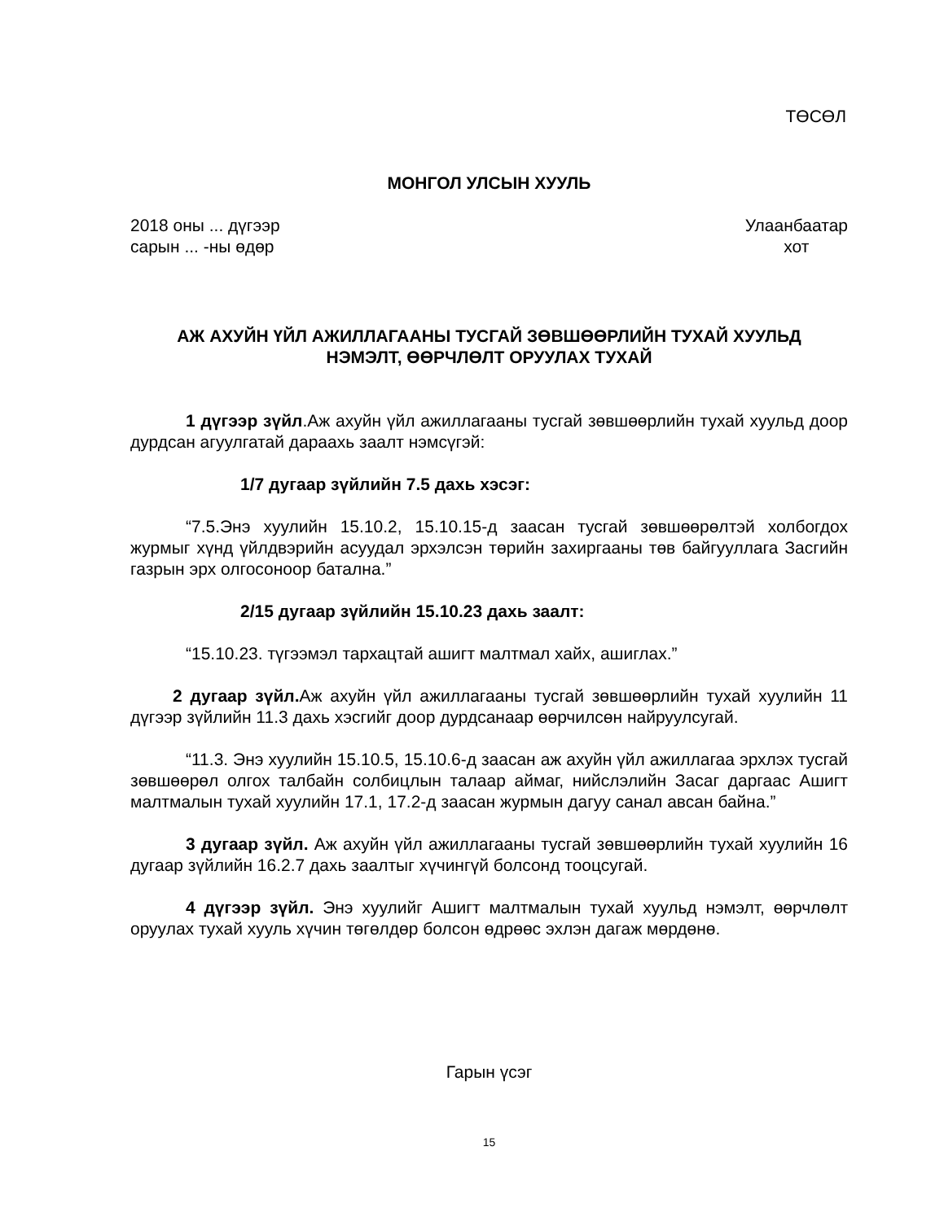ТӨСӨЛ
МОНГОЛ УЛСЫН ХУУЛЬ
2018 оны ... дүгээр
сарын ... -ны өдөр
Улаанбаатар
хот
АЖ АХУЙН ҮЙЛ АЖИЛЛАГААНЫ ТУСГАЙ ЗӨВШӨӨРЛИЙН ТУХАЙ ХУУЛЬД
НЭМЭЛТ, ӨӨРЧЛӨЛТ ОРУУЛАХ ТУХАЙ
1 дүгээр зүйл.Аж ахуйн үйл ажиллагааны тусгай зөвшөөрлийн тухай хуульд доор дурдсан агуулгатай дараахь заалт нэмсүгэй:
1/7 дугаар зүйлийн 7.5 дахь хэсэг:
“7.5.Энэ хуулийн 15.10.2, 15.10.15-д заасан тусгай зөвшөөрөлтэй холбогдох журмыг хүнд үйлдвэрийн асуудал эрхэлсэн төрийн захиргааны төв байгууллага Засгийн газрын эрх олгосоноор батална.”
2/15 дугаар зүйлийн 15.10.23 дахь заалт:
“15.10.23. түгээмэл тархацтай ашигт малтмал хайх, ашиглах.”
2 дугаар зүйл. Аж ахуйн үйл ажиллагааны тусгай зөвшөөрлийн тухай хуулийн 11 дүгээр зүйлийн 11.3 дахь хэсгийг доор дурдсанаар өөрчилсөн найруулсугай.
“11.3. Энэ хуулийн 15.10.5, 15.10.6-д заасан аж ахуйн үйл ажиллагаа эрхлэх тусгай зөвшөөрөл олгох талбайн солбицлын талаар аймаг, нийслэлийн Засаг даргаас Ашигт малтмалын тухай хуулийн 17.1, 17.2-д заасан журмын дагуу санал авсан байна.”
3 дугаар зүйл. Аж ахуйн үйл ажиллагааны тусгай зөвшөөрлийн тухай хуулийн 16 дугаар зүйлийн 16.2.7 дахь заалтыг хүчингүй болсонд тооцсугай.
4 дүгээр зүйл. Энэ хуулийг Ашигт малтмалын тухай хуульд нэмэлт, өөрчлөлт оруулах тухай хууль хүчин төгөлдөр болсон өдрөөс эхлэн дагаж мөрдөнө.
Гарын үсэг
15